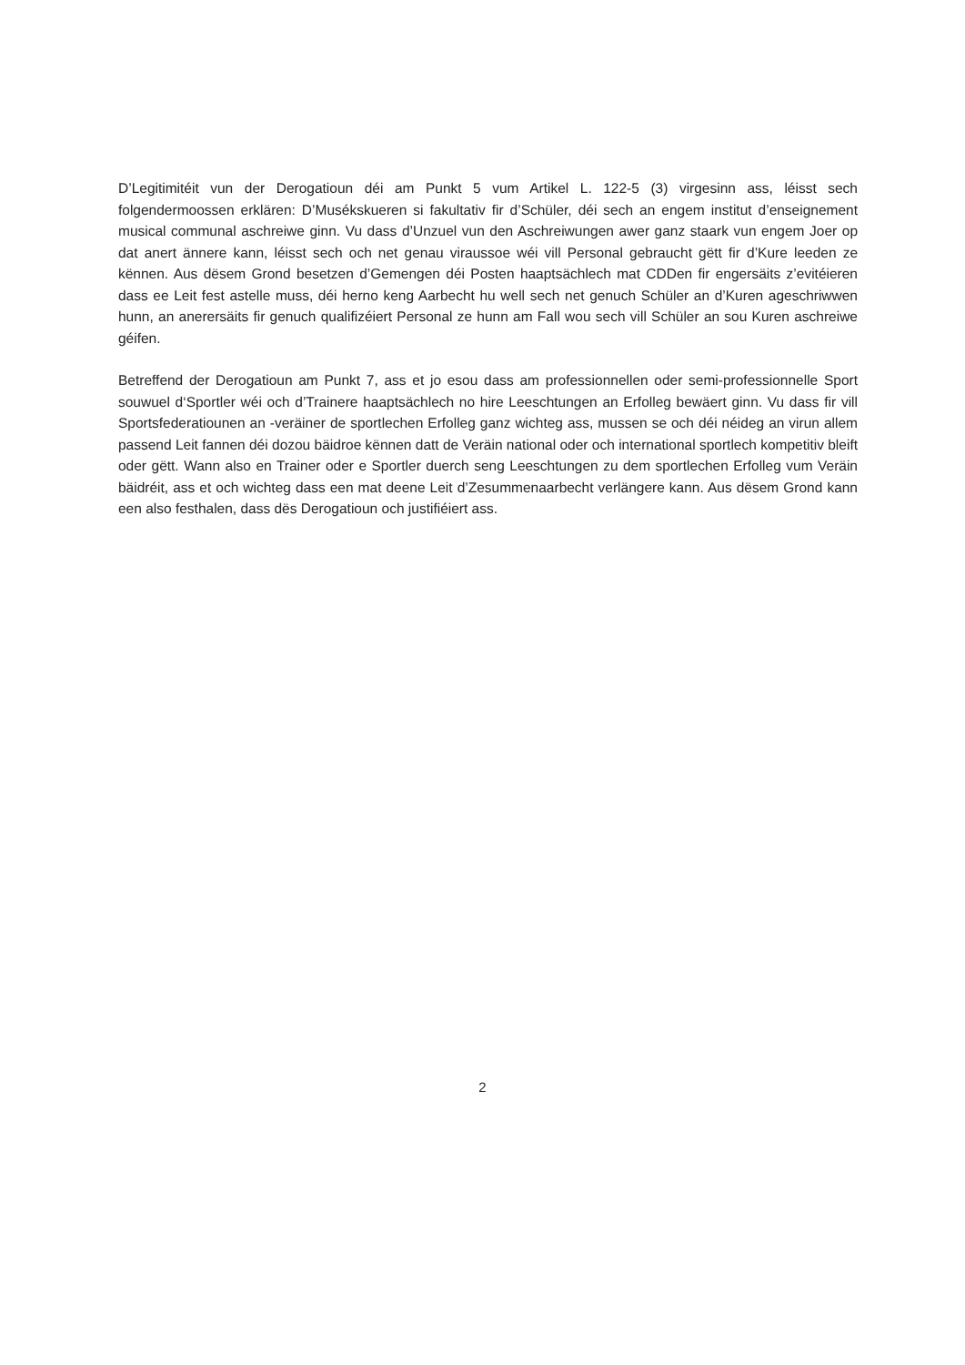D’Legitimitéit vun der Derogatioun déi am Punkt 5 vum Artikel L. 122-5 (3) virgesinn ass, léisst sech folgendermoossen erklären: D’Musékskueren si fakultativ fir d’Schüler, déi sech an engem institut d’enseignement musical communal aschreiwe ginn. Vu dass d’Unzuel vun den Aschreiwungen awer ganz staark vun engem Joer op dat anert ännere kann, léisst sech och net genau viraussoe wéi vill Personal gebraucht gëtt fir d’Kure leeden ze kënnen. Aus dësem Grond besetzen d’Gemengen déi Posten haaptsächlech mat CDDen fir engersäits z’evitéieren dass ee Leit fest astelle muss, déi herno keng Aarbecht hu well sech net genuch Schüler an d’Kuren ageschriwwen hunn, an anerersäits fir genuch qualifizéiert Personal ze hunn am Fall wou sech vill Schüler an sou Kuren aschreiwe géifen.
Betreffend der Derogatioun am Punkt 7, ass et jo esou dass am professionnellen oder semi-professionnelle Sport souwuel d‘Sportler wéi och d’Trainere haaptsächlech no hire Leeschtungen an Erfolleg bewäert ginn. Vu dass fir vill Sportsfederatiounen an -veräiner de sportlechen Erfolleg ganz wichteg ass, mussen se och déi néideg an virun allem passend Leit fannen déi dozou bäidroe kënnen datt de Veräin national oder och international sportlech kompetitiv bleift oder gëtt. Wann also en Trainer oder e Sportler duerch seng Leeschtungen zu dem sportlechen Erfolleg vum Veräin bäidréit, ass et och wichteg dass een mat deene Leit d’Zesummenaarbecht verlängere kann. Aus dësem Grond kann een also festhalen, dass dës Derogatioun och justifiéiert ass.
2